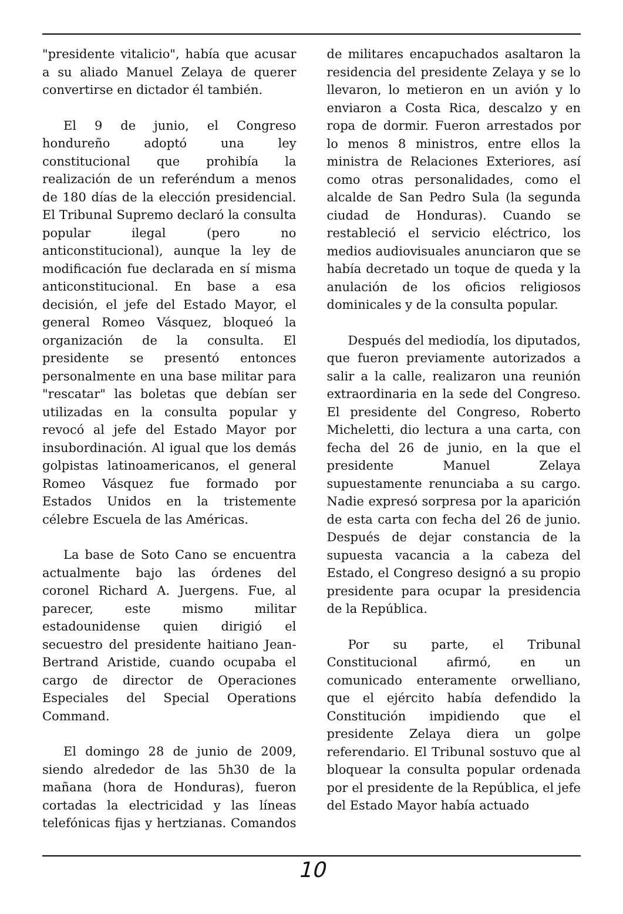"presidente vitalicio", había que acusar a su aliado Manuel Zelaya de querer convertirse en dictador él también.
El 9 de junio, el Congreso hondureño adoptó una ley constitucional que prohibía la realización de un referéndum a menos de 180 días de la elección presidencial. El Tribunal Supremo declaró la consulta popular ilegal (pero no anticonstitucional), aunque la ley de modificación fue declarada en sí misma anticonstitucional. En base a esa decisión, el jefe del Estado Mayor, el general Romeo Vásquez, bloqueó la organización de la consulta. El presidente se presentó entonces personalmente en una base militar para "rescatar" las boletas que debían ser utilizadas en la consulta popular y revocó al jefe del Estado Mayor por insubordinación. Al igual que los demás golpistas latinoamericanos, el general Romeo Vásquez fue formado por Estados Unidos en la tristemente célebre Escuela de las Américas.
La base de Soto Cano se encuentra actualmente bajo las órdenes del coronel Richard A. Juergens. Fue, al parecer, este mismo militar estadounidense quien dirigió el secuestro del presidente haitiano Jean-Bertrand Aristide, cuando ocupaba el cargo de director de Operaciones Especiales del Special Operations Command.
El domingo 28 de junio de 2009, siendo alrededor de las 5h30 de la mañana (hora de Honduras), fueron cortadas la electricidad y las líneas telefónicas fijas y hertzianas. Comandos de militares encapuchados asaltaron la residencia del presidente Zelaya y se lo llevaron, lo metieron en un avión y lo enviaron a Costa Rica, descalzo y en ropa de dormir. Fueron arrestados por lo menos 8 ministros, entre ellos la ministra de Relaciones Exteriores, así como otras personalidades, como el alcalde de San Pedro Sula (la segunda ciudad de Honduras). Cuando se restableció el servicio eléctrico, los medios audiovisuales anunciaron que se había decretado un toque de queda y la anulación de los oficios religiosos dominicales y de la consulta popular.
Después del mediodía, los diputados, que fueron previamente autorizados a salir a la calle, realizaron una reunión extraordinaria en la sede del Congreso. El presidente del Congreso, Roberto Micheletti, dio lectura a una carta, con fecha del 26 de junio, en la que el presidente Manuel Zelaya supuestamente renunciaba a su cargo. Nadie expresó sorpresa por la aparición de esta carta con fecha del 26 de junio. Después de dejar constancia de la supuesta vacancia a la cabeza del Estado, el Congreso designó a su propio presidente para ocupar la presidencia de la República.
Por su parte, el Tribunal Constitucional afirmó, en un comunicado enteramente orwelliano, que el ejército había defendido la Constitución impidiendo que el presidente Zelaya diera un golpe referendario. El Tribunal sostuvo que al bloquear la consulta popular ordenada por el presidente de la República, el jefe del Estado Mayor había actuado
10